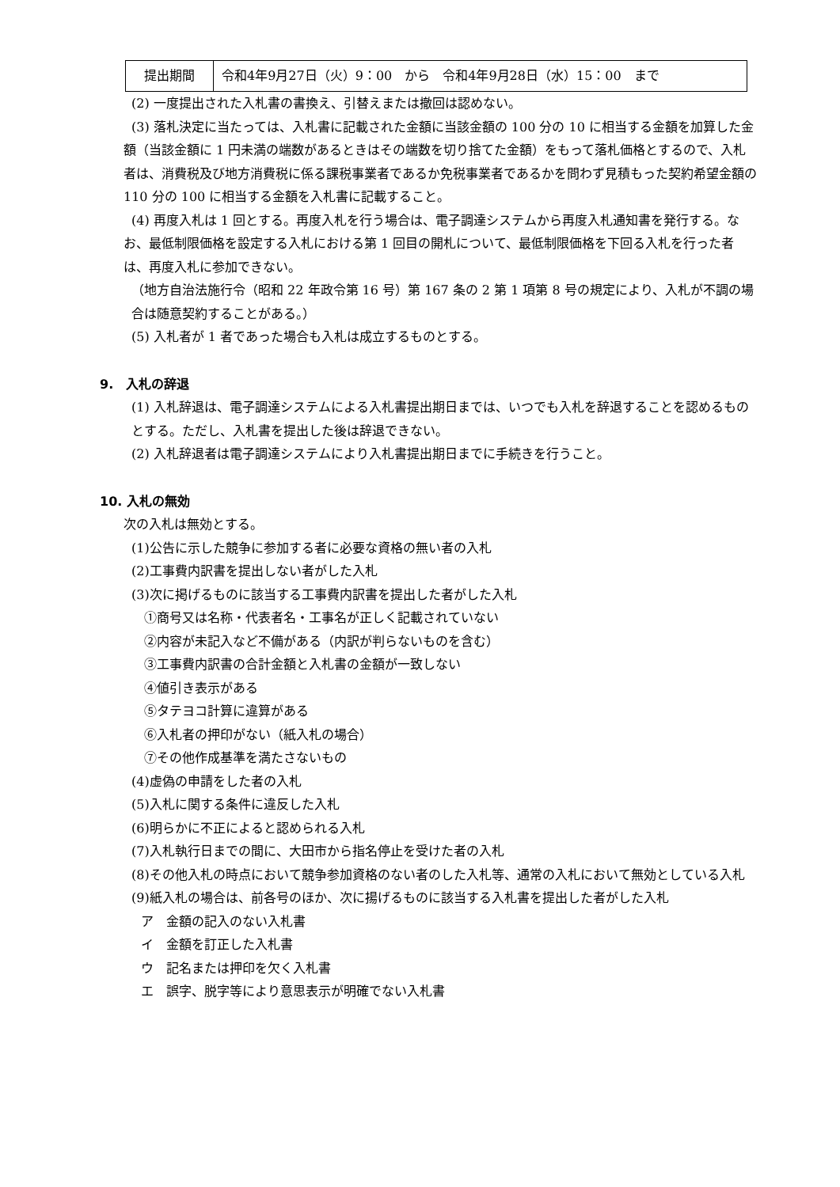| 提出期間 | 令和4年9月27日（火）9：00 から 令和4年9月28日（水）15：00 まで |
(2) 一度提出された入札書の書換え、引替えまたは撤回は認めない。
(3) 落札決定に当たっては、入札書に記載された金額に当該金額の 100 分の 10 に相当する金額を加算した金額（当該金額に 1 円未満の端数があるときはその端数を切り捨てた金額）をもって落札価格とするので、入札者は、消費税及び地方消費税に係る課税事業者であるか免税事業者であるかを問わず見積もった契約希望金額の 110 分の 100 に相当する金額を入札書に記載すること。
(4) 再度入札は 1 回とする。再度入札を行う場合は、電子調達システムから再度入札通知書を発行する。なお、最低制限価格を設定する入札における第 1 回目の開札について、最低制限価格を下回る入札を行った者は、再度入札に参加できない。
（地方自治法施行令（昭和 22 年政令第 16 号）第 167 条の 2 第 1 項第 8 号の規定により、入札が不調の場合は随意契約することがある。）
(5) 入札者が 1 者であった場合も入札は成立するものとする。
9.　入札の辞退
(1) 入札辞退は、電子調達システムによる入札書提出期日までは、いつでも入札を辞退することを認めるものとする。ただし、入札書を提出した後は辞退できない。
(2) 入札辞退者は電子調達システムにより入札書提出期日までに手続きを行うこと。
10. 入札の無効
次の入札は無効とする。
(1)公告に示した競争に参加する者に必要な資格の無い者の入札
(2)工事費内訳書を提出しない者がした入札
(3)次に掲げるものに該当する工事費内訳書を提出した者がした入札
①商号又は名称・代表者名・工事名が正しく記載されていない
②内容が未記入など不備がある（内訳が判らないものを含む）
③工事費内訳書の合計金額と入札書の金額が一致しない
④値引き表示がある
⑤タテヨコ計算に違算がある
⑥入札者の押印がない（紙入札の場合）
⑦その他作成基準を満たさないもの
(4)虚偽の申請をした者の入札
(5)入札に関する条件に違反した入札
(6)明らかに不正によると認められる入札
(7)入札執行日までの間に、大田市から指名停止を受けた者の入札
(8)その他入札の時点において競争参加資格のない者のした入札等、通常の入札において無効としている入札
(9)紙入札の場合は、前各号のほか、次に揚げるものに該当する入札書を提出した者がした入札
ア　金額の記入のない入札書
イ　金額を訂正した入札書
ウ　記名または押印を欠く入札書
エ　誤字、脱字等により意思表示が明確でない入札書